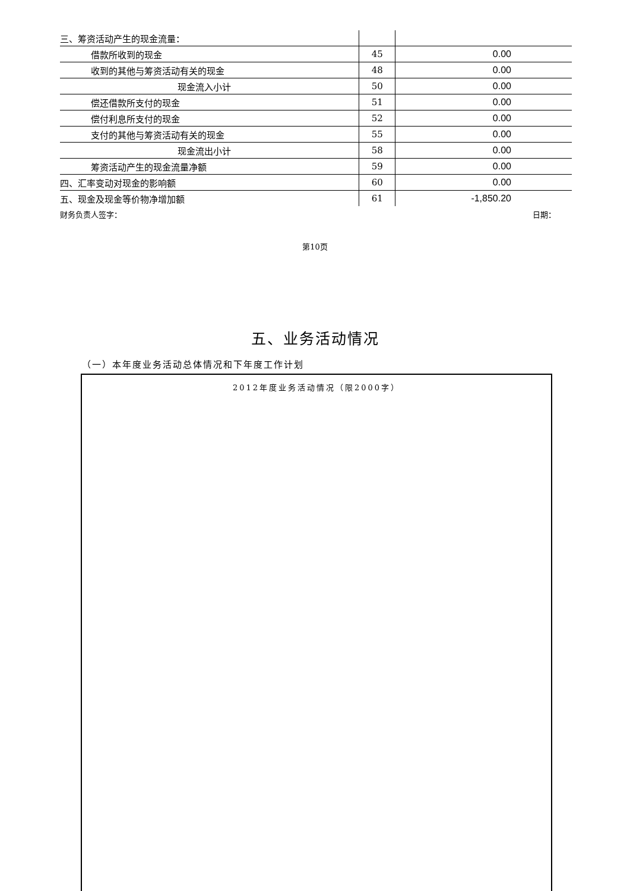| 三、筹资活动产生的现金流量： | | |
| 借款所收到的现金 | 45 | 0.00 |
| 收到的其他与筹资活动有关的现金 | 48 | 0.00 |
| 现金流入小计 | 50 | 0.00 |
| 偿还借款所支付的现金 | 51 | 0.00 |
| 偿付利息所支付的现金 | 52 | 0.00 |
| 支付的其他与筹资活动有关的现金 | 55 | 0.00 |
| 现金流出小计 | 58 | 0.00 |
| 筹资活动产生的现金流量净额 | 59 | 0.00 |
| 四、汇率变动对现金的影响额 | 60 | 0.00 |
| 五、现金及现金等价物净增加额 | 61 | -1,850.20 |
财务负责人签字： 日期：
第10页
五、业务活动情况
（一）本年度业务活动总体情况和下年度工作计划
2012年度业务活动情况（限2000字）